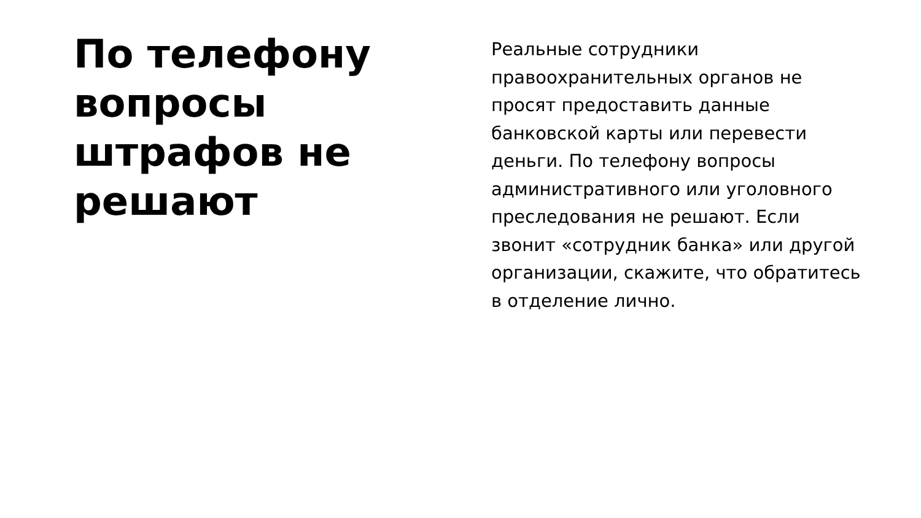По телефону вопросы штрафов не решают
Реальные сотрудники правоохранительных органов не просят предоставить данные банковской карты или перевести деньги. По телефону вопросы административного или уголовного преследования не решают. Если звонит «сотрудник банка» или другой организации, скажите, что обратитесь в отделение лично.